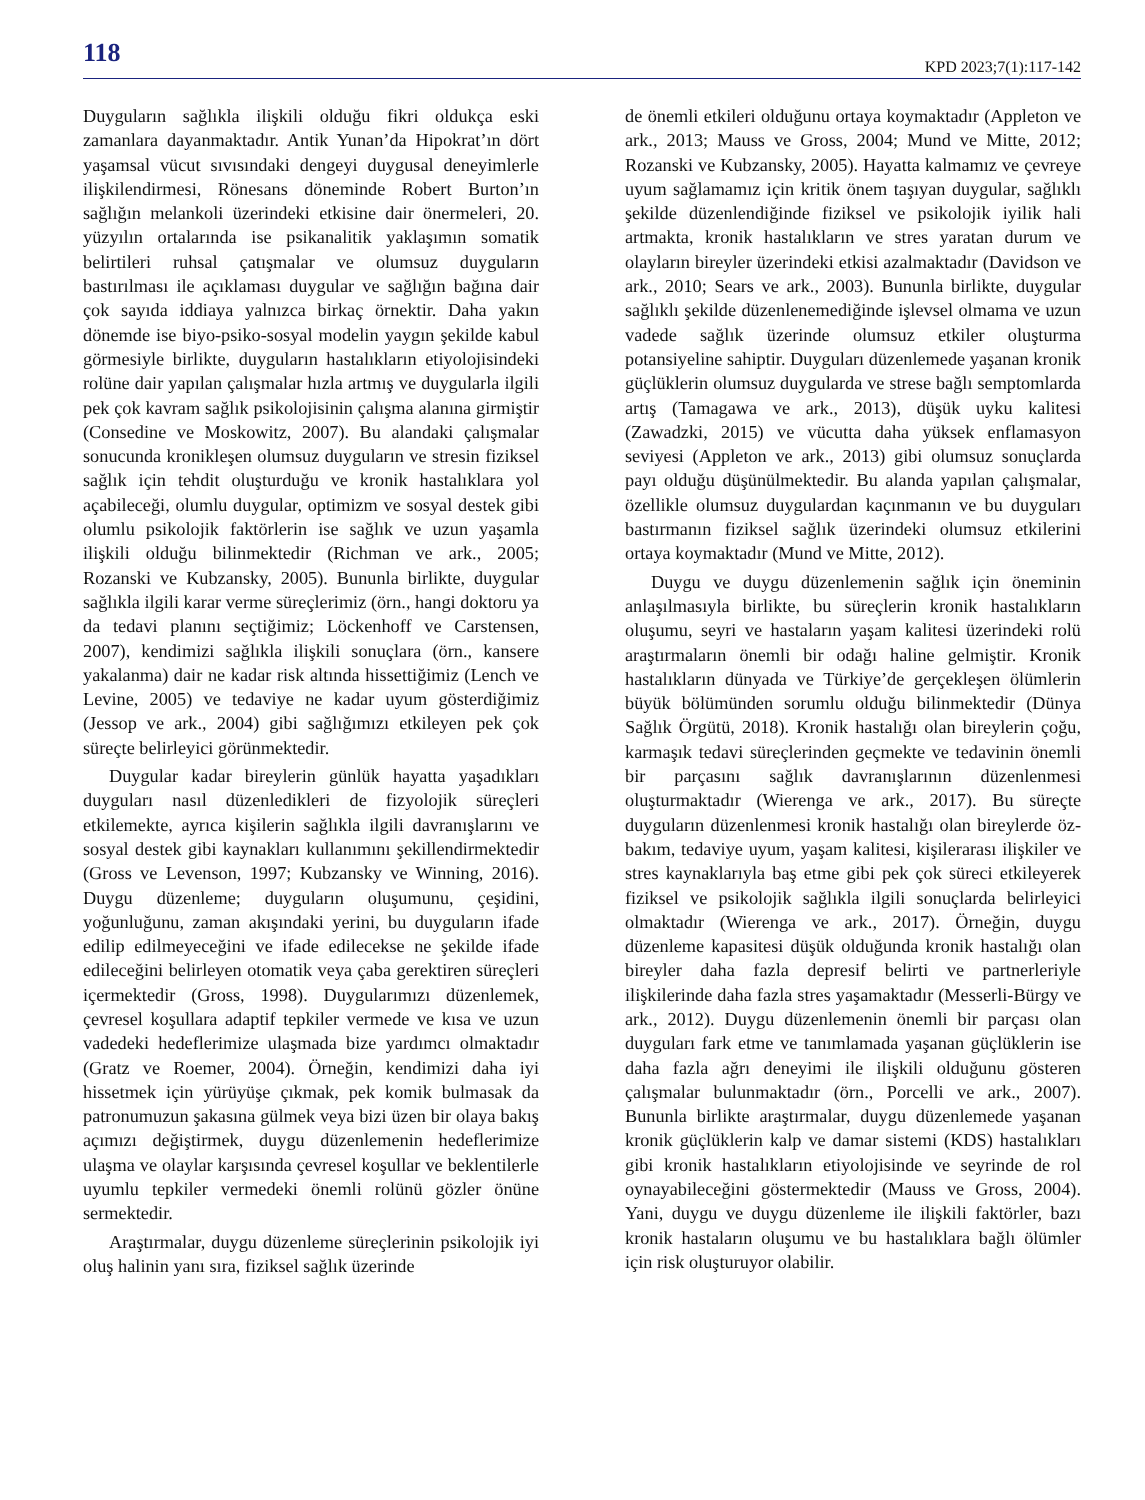118 KPD 2023;7(1):117-142
Duyguların sağlıkla ilişkili olduğu fikri oldukça eski zamanlara dayanmaktadır. Antik Yunan’da Hipokrat’ın dört yaşamsal vücut sıvısındaki dengeyi duygusal deneyimlerle ilişkilendirmesi, Rönesans döneminde Robert Burton’ın sağlığın melankoli üzerindeki etkisine dair önermeleri, 20. yüzyılın ortalarında ise psikanalitik yaklaşımın somatik belirtileri ruhsal çatışmalar ve olumsuz duyguların bastırılması ile açıklaması duygular ve sağlığın bağına dair çok sayıda iddiaya yalnızca birkaç örnektir. Daha yakın dönemde ise biyo-psiko-sosyal modelin yaygın şekilde kabul görmesiyle birlikte, duyguların hastalıkların etiyolojisindeki rolüne dair yapılan çalışmalar hızla artmış ve duygularla ilgili pek çok kavram sağlık psikolojisinin çalışma alanına girmiştir (Consedine ve Moskowitz, 2007). Bu alandaki çalışmalar sonucunda kronikleşen olumsuz duyguların ve stresin fiziksel sağlık için tehdit oluşturduğu ve kronik hastalıklara yol açabileceği, olumlu duygular, optimizm ve sosyal destek gibi olumlu psikolojik faktörlerin ise sağlık ve uzun yaşamla ilişkili olduğu bilinmektedir (Richman ve ark., 2005; Rozanski ve Kubzansky, 2005). Bununla birlikte, duygular sağlıkla ilgili karar verme süreçlerimiz (örn., hangi doktoru ya da tedavi planını seçtiğimiz; Löckenhoff ve Carstensen, 2007), kendimizi sağlıkla ilişkili sonuçlara (örn., kansere yakalanma) dair ne kadar risk altında hissettiğimiz (Lench ve Levine, 2005) ve tedaviye ne kadar uyum gösterdiğimiz (Jessop ve ark., 2004) gibi sağlığımızı etkileyen pek çok süreçte belirleyici görünmektedir.
Duygular kadar bireylerin günlük hayatta yaşadıkları duyguları nasıl düzenledikleri de fizyolojik süreçleri etkilemekte, ayrıca kişilerin sağlıkla ilgili davranışlarını ve sosyal destek gibi kaynakları kullanımını şekillendirmektedir (Gross ve Levenson, 1997; Kubzansky ve Winning, 2016). Duygu düzenleme; duyguların oluşumunu, çeşidini, yoğunluğunu, zaman akışındaki yerini, bu duyguların ifade edilip edilmeyeceğini ve ifade edilecekse ne şekilde ifade edileceğini belirleyen otomatik veya çaba gerektiren süreçleri içermektedir (Gross, 1998). Duygularımızı düzenlemek, çevresel koşullara adaptif tepkiler vermede ve kısa ve uzun vadedeki hedeflerimize ulaşmada bize yardımcı olmaktadır (Gratz ve Roemer, 2004). Örneğin, kendimizi daha iyi hissetmek için yürüyüşe çıkmak, pek komik bulmasak da patronumuzun şakasına gülmek veya bizi üzen bir olaya bakış açımızı değiştirmek, duygu düzenlemenin hedeflerimize ulaşma ve olaylar karşısında çevresel koşullar ve beklentilerle uyumlu tepkiler vermedeki önemli rolünü gözler önüne sermektedir.
Araştırmalar, duygu düzenleme süreçlerinin psikolojik iyi oluş halinin yanı sıra, fiziksel sağlık üzerinde
de önemli etkileri olduğunu ortaya koymaktadır (Appleton ve ark., 2013; Mauss ve Gross, 2004; Mund ve Mitte, 2012; Rozanski ve Kubzansky, 2005). Hayatta kalmamız ve çevreye uyum sağlamamız için kritik önem taşıyan duygular, sağlıklı şekilde düzenlendiğinde fiziksel ve psikolojik iyilik hali artmakta, kronik hastalıkların ve stres yaratan durum ve olayların bireyler üzerindeki etkisi azalmaktadır (Davidson ve ark., 2010; Sears ve ark., 2003). Bununla birlikte, duygular sağlıklı şekilde düzenlenemediğinde işlevsel olmama ve uzun vadede sağlık üzerinde olumsuz etkiler oluşturma potansiyeline sahiptir. Duyguları düzenlemede yaşanan kronik güçlüklerin olumsuz duygularda ve strese bağlı semptomlarda artış (Tamagawa ve ark., 2013), düşük uyku kalitesi (Zawadzki, 2015) ve vücutta daha yüksek enflamasyon seviyesi (Appleton ve ark., 2013) gibi olumsuz sonuçlarda payı olduğu düşünülmektedir. Bu alanda yapılan çalışmalar, özellikle olumsuz duygulardan kaçınmanın ve bu duyguları bastırmanın fiziksel sağlık üzerindeki olumsuz etkilerini ortaya koymaktadır (Mund ve Mitte, 2012).
Duygu ve duygu düzenlemenin sağlık için öneminin anlaşılmasıyla birlikte, bu süreçlerin kronik hastalıkların oluşumu, seyri ve hastaların yaşam kalitesi üzerindeki rolü araştırmaların önemli bir odağı haline gelmiştir. Kronik hastalıkların dünyada ve Türkiye’de gerçekleşen ölümlerin büyük bölümünden sorumlu olduğu bilinmektedir (Dünya Sağlık Örgütü, 2018). Kronik hastalığı olan bireylerin çoğu, karmaşık tedavi süreçlerinden geçmekte ve tedavinin önemli bir parçasını sağlık davranışlarının düzenlenmesi oluşturmaktadır (Wierenga ve ark., 2017). Bu süreçte duyguların düzenlenmesi kronik hastalığı olan bireylerde öz-bakım, tedaviye uyum, yaşam kalitesi, kişilerarası ilişkiler ve stres kaynaklarıyla baş etme gibi pek çok süreci etkileyerek fiziksel ve psikolojik sağlıkla ilgili sonuçlarda belirleyici olmaktadır (Wierenga ve ark., 2017). Örneğin, duygu düzenleme kapasitesi düşük olduğunda kronik hastalığı olan bireyler daha fazla depresif belirti ve partnerleriyle ilişkilerinde daha fazla stres yaşamaktadır (Messerli-Bürgy ve ark., 2012). Duygu düzenlemenin önemli bir parçası olan duyguları fark etme ve tanımlamada yaşanan güçlüklerin ise daha fazla ağrı deneyimi ile ilişkili olduğunu gösteren çalışmalar bulunmaktadır (örn., Porcelli ve ark., 2007). Bununla birlikte araştırmalar, duygu düzenlemede yaşanan kronik güçlüklerin kalp ve damar sistemi (KDS) hastalıkları gibi kronik hastalıkların etiyolojisinde ve seyrinde de rol oynayabileceğini göstermektedir (Mauss ve Gross, 2004). Yani, duygu ve duygu düzenleme ile ilişkili faktörler, bazı kronik hastaların oluşumu ve bu hastalıklara bağlı ölümler için risk oluşturuyor olabilir.